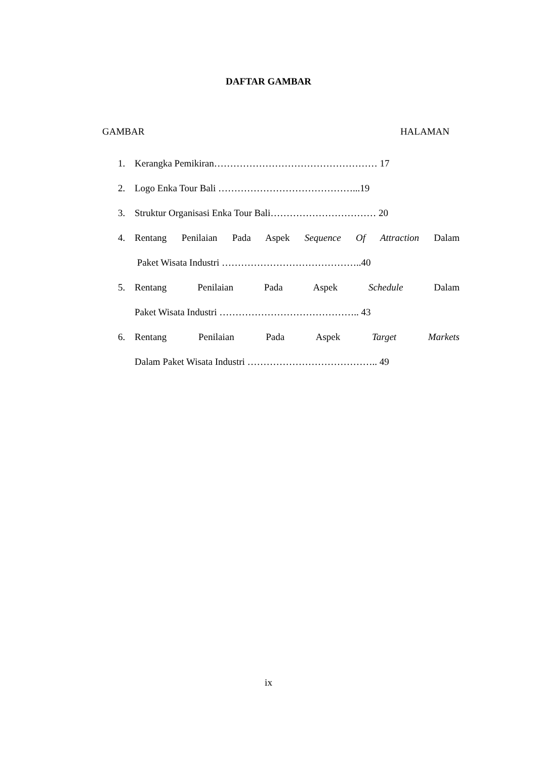DAFTAR GAMBAR
GAMBAR HALAMAN
1. Kerangka Pemikiran…………………………………………… 17
2. Logo Enka Tour Bali ……………………………………...19
3. Struktur Organisasi Enka Tour Bali…………………………… 20
4. Rentang Penilaian Pada Aspek Sequence Of Attraction Dalam
Paket Wisata Industri ……………………………………..40
5. Rentang Penilaian Pada Aspek Schedule Dalam
Paket Wisata Industri …………………………………….. 43
6. Rentang Penilaian Pada Aspek Target Markets
Dalam Paket Wisata Industri ………………………………….. 49
ix